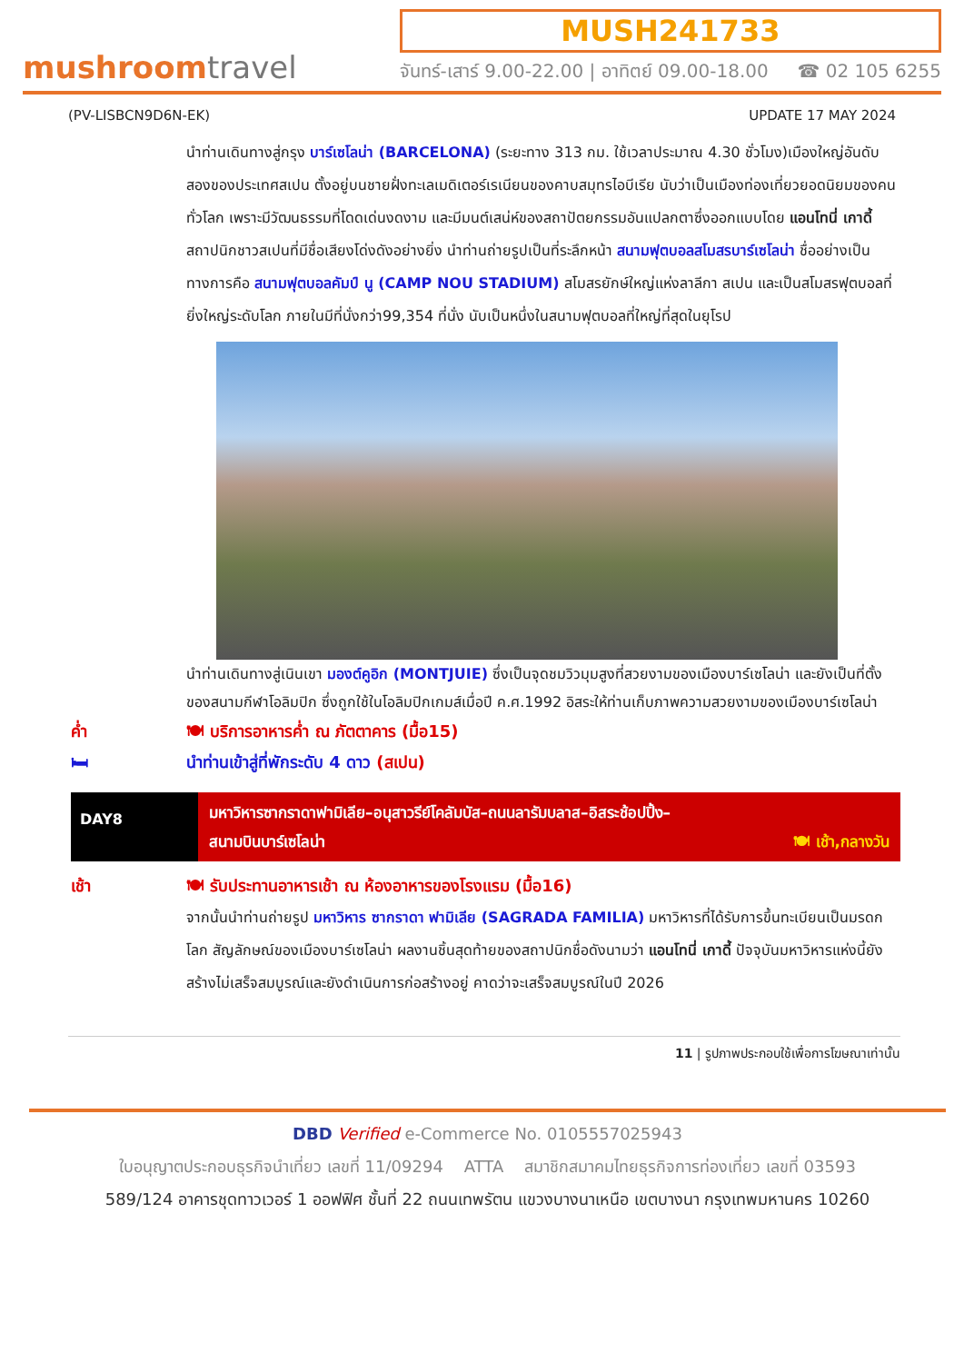mushroomtravel
MUSH241733
จันทร์-เสาร์ 9.00-22.00 | อาทิตย์ 09.00-18.00 ☎ 02 105 6255
(PV-LISBCN9D6N-EK) UPDATE 17 MAY 2024
นำท่านเดินทางสู่กรุง บาร์เซโลน่า (BARCELONA) (ระยะทาง 313 กม. ใช้เวลาประมาณ 4.30 ชั่วโมง)เมืองใหญ่อันดับสองของประเทศสเปน ตั้งอยู่บนชายฝั่งทะเลเมดิเตอร์เรเนียนของคาบสมุทรไอบีเรีย นับว่าเป็นเมืองท่องเที่ยวยอดนิยมของคนทั่วโลก เพราะมีวัฒนธรรมที่โดดเด่นงดงาม และมีมนต์เสน่ห์ของสถาปัตยกรรมอันแปลกตาซึ่งออกแบบโดย แอนโทนี่ เกาดี้ สถาปนิกชาวสเปนที่มีชื่อเสียงโด่งดังอย่างยิ่ง นำท่านถ่ายรูปเป็นที่ระลึกหน้า สนามฟุตบอลสโมสรบาร์เซโลน่า ชื่ออย่างเป็นทางการคือ สนามฟุตบอลคัมป์ นู (CAMP NOU STADIUM) สโมสรยักษ์ใหญ่แห่งลาลีกา สเปน และเป็นสโมสรฟุตบอลที่ยิ่งใหญ่ระดับโลก ภายในมีที่นั่งกว่า99,354 ที่นั่ง นับเป็นหนึ่งในสนามฟุตบอลที่ใหญ่ที่สุดในยุโรป
นำท่านเดินทางสู่เนินเขา มองต์คูอิก (MONTJUIE) ซึ่งเป็นจุดชมวิวมุมสูงที่สวยงามของเมืองบาร์เซโลน่า และยังเป็นที่ตั้งของสนามกีฬาโอลิมปิก ซึ่งถูกใช้ในโอลิมปิกเกมส์เมื่อปี ค.ศ.1992 อิสระให้ท่านเก็บภาพความสวยงามของเมืองบาร์เซโลน่า
ค่ำ 🍽 บริการอาหารค่ำ ณ ภัตตาคาร (มื้อ15)
🛏 นำท่านเข้าสู่ที่พักระดับ 4 ดาว (สเปน)
DAY8
มหาวิหารซากราดาฟามิเลีย–อนุสาวรีย์โคลัมบัส–ถนนลารัมบลาส–อิสระช้อปปิ้ง–
สนามบินบาร์เซโลน่า 🍽 เช้า,กลางวัน
เช้า 🍽 รับประทานอาหารเช้า ณ ห้องอาหารของโรงแรม (มื้อ16)
จากนั้นนำท่านถ่ายรูป มหาวิหาร ซากราดา ฟามิเลีย (SAGRADA FAMILIA) มหาวิหารที่ได้รับการขึ้นทะเบียนเป็นมรดกโลก สัญลักษณ์ของเมืองบาร์เซโลน่า ผลงานชิ้นสุดท้ายของสถาปนิกชื่อดังนามว่า แอนโทนี่ เกาดี้ ปัจจุบันมหาวิหารแห่งนี้ยังสร้างไม่เสร็จสมบูรณ์และยังดำเนินการก่อสร้างอยู่ คาดว่าจะเสร็จสมบูรณ์ในปี 2026
11 | รูปภาพประกอบใช้เพื่อการโฆษณาเท่านั้น
DBD Verified e-Commerce No. 0105557025943
ใบอนุญาตประกอบธุรกิจนำเที่ยว เลขที่ 11/09294 ATTA สมาชิกสมาคมไทยธุรกิจการท่องเที่ยว เลขที่ 03593
589/124 อาคารชุดทาวเวอร์ 1 ออฟฟิศ ชั้นที่ 22 ถนนเทพรัตน แขวงบางนาเหนือ เขตบางนา กรุงเทพมหานคร 10260